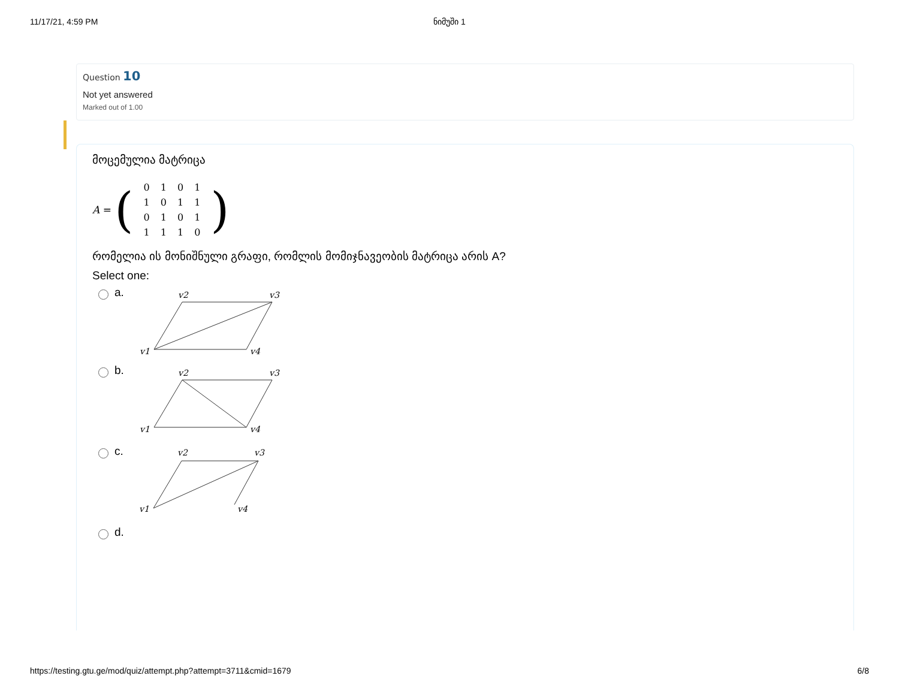11/17/21, 4:59 PM ნიმუში 1
Question 10
Not yet answered
Marked out of 1.00
მოცემულია მატრიცა
A = (
| 0 | 1 | 0 | 1 |
| 1 | 0 | 1 | 1 |
| 0 | 1 | 0 | 1 |
| 1 | 1 | 1 | 0 |
)
რომელია ის მონიშნული გრაფი, რომლის მომიჯნავეობის მატრიცა არის A?
Select one:
a.
v2
v3
v1
v4
b.
v2
v3
v1
v4
c.
v2
v3
v1
v4
d.
https://testing.gtu.ge/mod/quiz/attempt.php?attempt=3711&cmid=1679 6/8